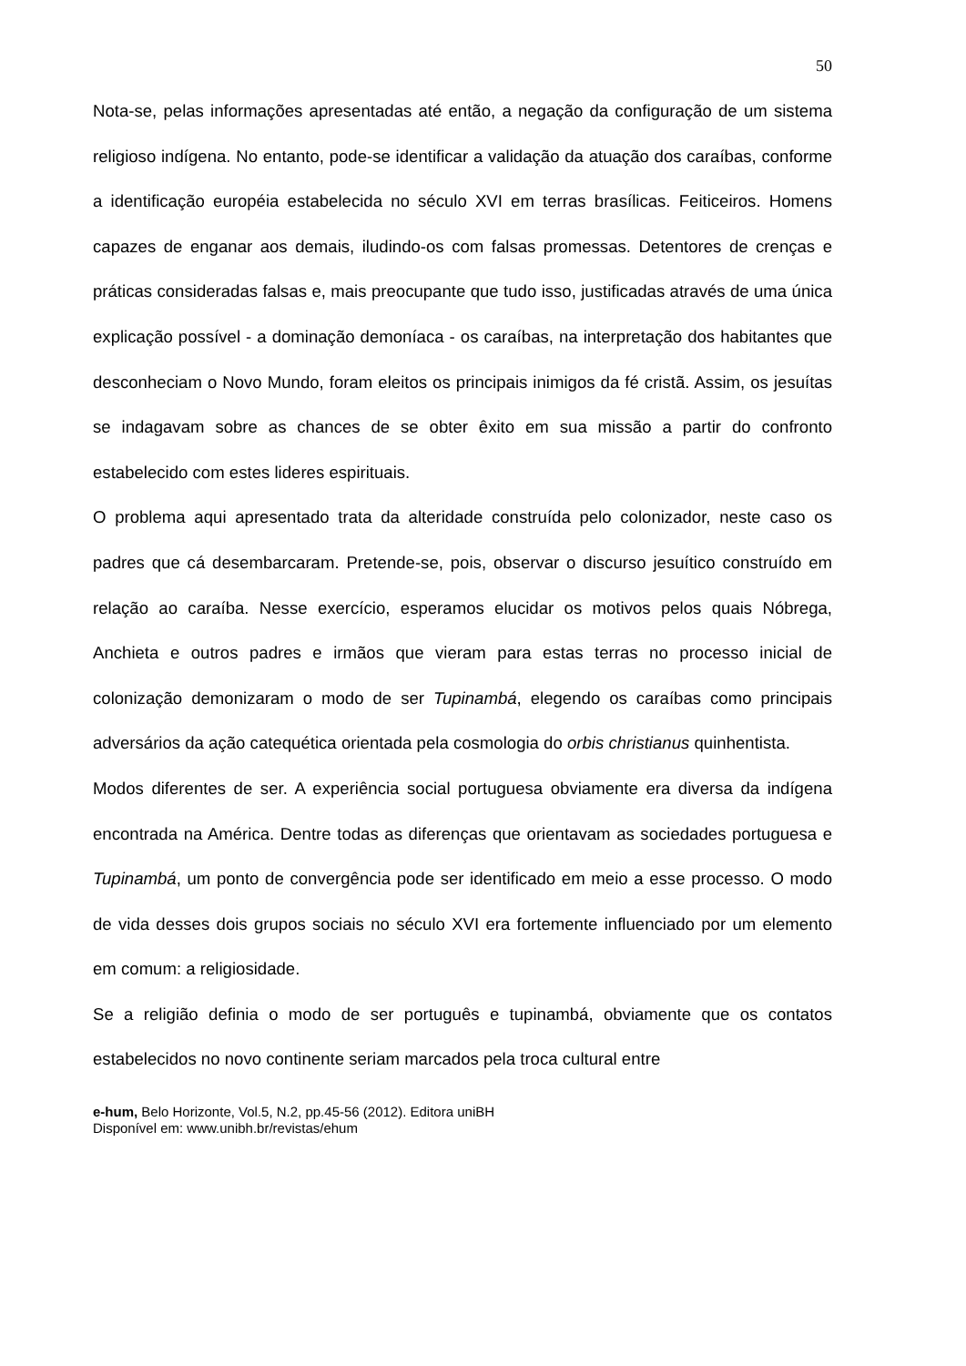50
Nota-se, pelas informações apresentadas até então, a negação da configuração de um sistema religioso indígena. No entanto, pode-se identificar a validação da atuação dos caraíbas, conforme a identificação européia estabelecida no século XVI em terras brasílicas. Feiticeiros. Homens capazes de enganar aos demais, iludindo-os com falsas promessas. Detentores de crenças e práticas consideradas falsas e, mais preocupante que tudo isso, justificadas através de uma única explicação possível - a dominação demoníaca - os caraíbas, na interpretação dos habitantes que desconheciam o Novo Mundo, foram eleitos os principais inimigos da fé cristã. Assim, os jesuítas se indagavam sobre as chances de se obter êxito em sua missão a partir do confronto estabelecido com estes lideres espirituais.
O problema aqui apresentado trata da alteridade construída pelo colonizador, neste caso os padres que cá desembarcaram. Pretende-se, pois, observar o discurso jesuítico construído em relação ao caraíba. Nesse exercício, esperamos elucidar os motivos pelos quais Nóbrega, Anchieta e outros padres e irmãos que vieram para estas terras no processo inicial de colonização demonizaram o modo de ser Tupinambá, elegendo os caraíbas como principais adversários da ação catequética orientada pela cosmologia do orbis christianus quinhentista.
Modos diferentes de ser. A experiência social portuguesa obviamente era diversa da indígena encontrada na América. Dentre todas as diferenças que orientavam as sociedades portuguesa e Tupinambá, um ponto de convergência pode ser identificado em meio a esse processo. O modo de vida desses dois grupos sociais no século XVI era fortemente influenciado por um elemento em comum: a religiosidade.
Se a religião definia o modo de ser português e tupinambá, obviamente que os contatos estabelecidos no novo continente seriam marcados pela troca cultural entre
e-hum, Belo Horizonte, Vol.5, N.2, pp.45-56 (2012). Editora uniBH
Disponível em: www.unibh.br/revistas/ehum